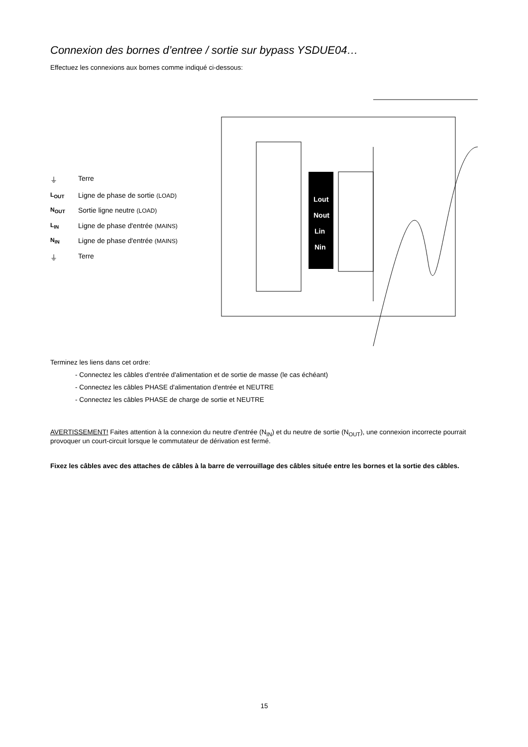Connexion des bornes d’entree / sortie sur bypass YSDUE04…
Effectuez les connexions aux bornes comme indiqué ci-dessous:
⏚ Terre L<sub>OUT</sub> Ligne de phase de sortie (LOAD) N<sub>OUT</sub> Sortie ligne neutre (LOAD) L<sub>IN</sub> Ligne de phase d'entrée (MAINS) N<sub>IN</sub> Ligne de phase d'entrée (MAINS) ⏚ Terre
Lout
Nout
Lin
Nin
Terminez les liens dans cet ordre:
- Connectez les câbles d'entrée d'alimentation et de sortie de masse (le cas échéant)
- Connectez les câbles PHASE d'alimentation d'entrée et NEUTRE
- Connectez les câbles PHASE de charge de sortie et NEUTRE
AVERTISSEMENT! Faites attention à la connexion du neutre d'entrée (N<sub>IN</sub>) et du neutre de sortie (N<sub>OUT</sub>), une connexion incorrecte pourrait provoquer un court-circuit lorsque le commutateur de dérivation est fermé.
Fixez les câbles avec des attaches de câbles à la barre de verrouillage des câbles située entre les bornes et la sortie des câbles.
15